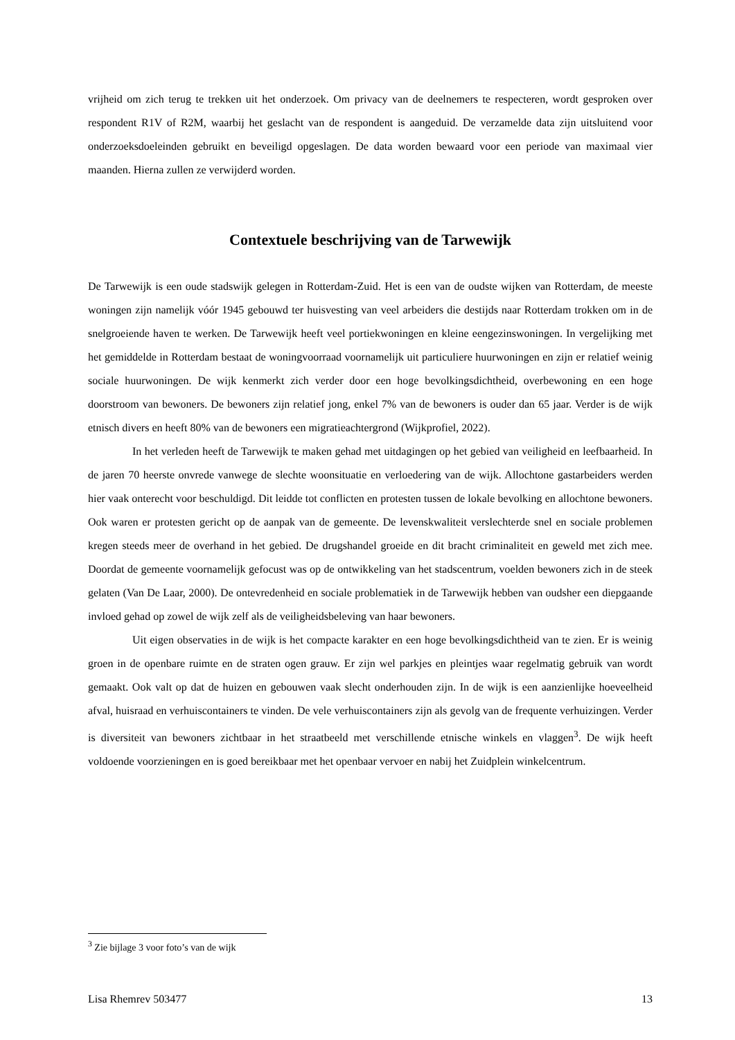vrijheid om zich terug te trekken uit het onderzoek. Om privacy van de deelnemers te respecteren, wordt gesproken over respondent R1V of R2M, waarbij het geslacht van de respondent is aangeduid. De verzamelde data zijn uitsluitend voor onderzoeksdoeleinden gebruikt en beveiligd opgeslagen. De data worden bewaard voor een periode van maximaal vier maanden. Hierna zullen ze verwijderd worden.
Contextuele beschrijving van de Tarwewijk
De Tarwewijk is een oude stadswijk gelegen in Rotterdam-Zuid. Het is een van de oudste wijken van Rotterdam, de meeste woningen zijn namelijk vóór 1945 gebouwd ter huisvesting van veel arbeiders die destijds naar Rotterdam trokken om in de snelgroeiende haven te werken. De Tarwewijk heeft veel portiekwoningen en kleine eengezinswoningen. In vergelijking met het gemiddelde in Rotterdam bestaat de woningvoorraad voornamelijk uit particuliere huurwoningen en zijn er relatief weinig sociale huurwoningen. De wijk kenmerkt zich verder door een hoge bevolkingsdichtheid, overbewoning en een hoge doorstroom van bewoners. De bewoners zijn relatief jong, enkel 7% van de bewoners is ouder dan 65 jaar. Verder is de wijk etnisch divers en heeft 80% van de bewoners een migratieachtergrond (Wijkprofiel, 2022).
In het verleden heeft de Tarwewijk te maken gehad met uitdagingen op het gebied van veiligheid en leefbaarheid. In de jaren 70 heerste onvrede vanwege de slechte woonsituatie en verloedering van de wijk. Allochtone gastarbeiders werden hier vaak onterecht voor beschuldigd. Dit leidde tot conflicten en protesten tussen de lokale bevolking en allochtone bewoners. Ook waren er protesten gericht op de aanpak van de gemeente. De levenskwaliteit verslechterde snel en sociale problemen kregen steeds meer de overhand in het gebied. De drugshandel groeide en dit bracht criminaliteit en geweld met zich mee. Doordat de gemeente voornamelijk gefocust was op de ontwikkeling van het stadscentrum, voelden bewoners zich in de steek gelaten (Van De Laar, 2000). De ontevredenheid en sociale problematiek in de Tarwewijk hebben van oudsher een diepgaande invloed gehad op zowel de wijk zelf als de veiligheidsbeleving van haar bewoners.
Uit eigen observaties in de wijk is het compacte karakter en een hoge bevolkingsdichtheid van te zien. Er is weinig groen in de openbare ruimte en de straten ogen grauw. Er zijn wel parkjes en pleintjes waar regelmatig gebruik van wordt gemaakt. Ook valt op dat de huizen en gebouwen vaak slecht onderhouden zijn. In de wijk is een aanzienlijke hoeveelheid afval, huisraad en verhuiscontainers te vinden. De vele verhuiscontainers zijn als gevolg van de frequente verhuizingen. Verder is diversiteit van bewoners zichtbaar in het straatbeeld met verschillende etnische winkels en vlaggen<sup>3</sup>. De wijk heeft voldoende voorzieningen en is goed bereikbaar met het openbaar vervoer en nabij het Zuidplein winkelcentrum.
<sup>3</sup> Zie bijlage 3 voor foto’s van de wijk
Lisa Rhemrev 503477 13